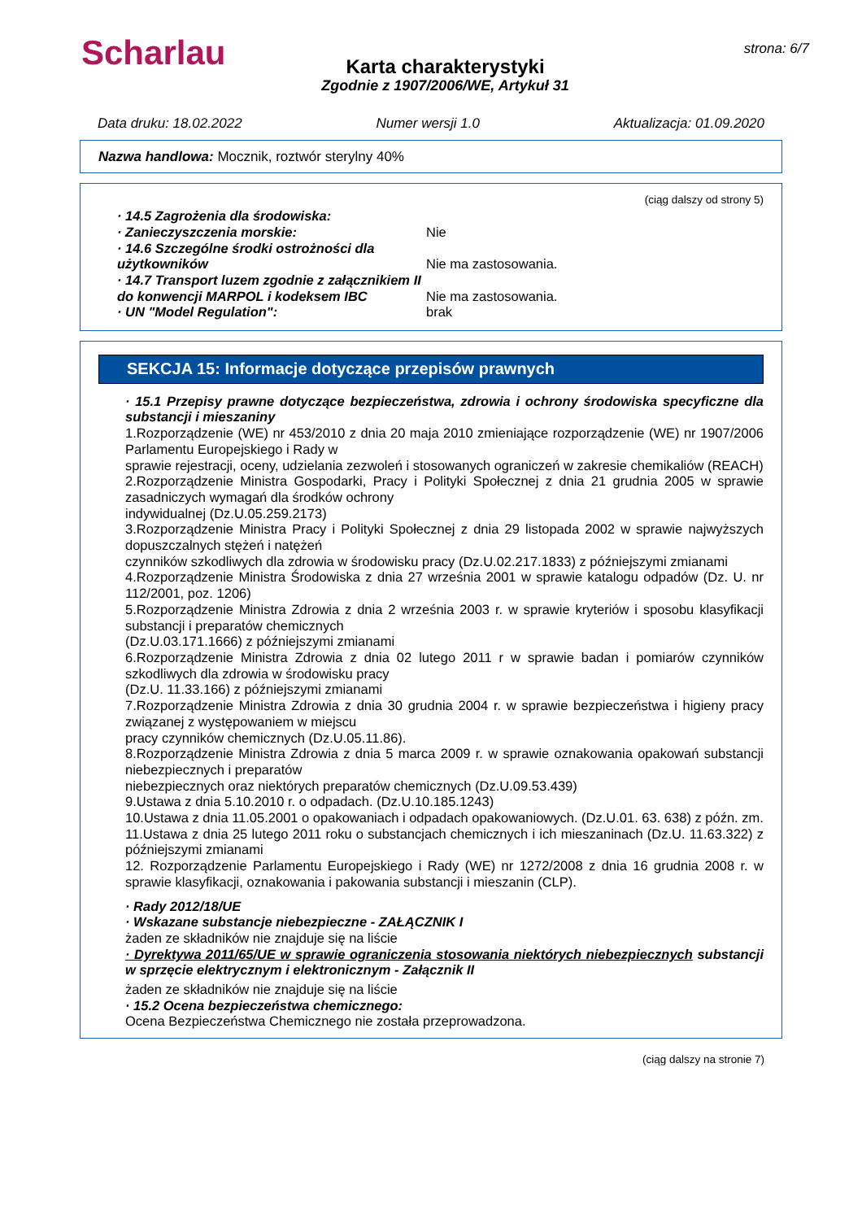Scharlau
Karta charakterystyki
Zgodnie z 1907/2006/WE, Artykuł 31
strona: 6/7
Data druku: 18.02.2022 Numer wersji 1.0 Aktualizacja: 01.09.2020
Nazwa handlowa: Mocznik, roztwór sterylny 40%
(ciąg dalszy od strony 5)
· 14.5 Zagrożenia dla środowiska:
· Zanieczyszczenia morskie: Nie
· 14.6 Szczególne środki ostrożności dla użytkowników
Nie ma zastosowania.
· 14.7 Transport luzem zgodnie z załącznikiem II do konwencji MARPOL i kodeksem IBC
Nie ma zastosowania.
· UN "Model Regulation": brak
SEKCJA 15: Informacje dotyczące przepisów prawnych
· 15.1 Przepisy prawne dotyczące bezpieczeństwa, zdrowia i ochrony środowiska specyficzne dla substancji i mieszaniny
1.Rozporządzenie (WE) nr 453/2010 z dnia 20 maja 2010 zmieniające rozporządzenie (WE) nr 1907/2006 Parlamentu Europejskiego i Rady w
sprawie rejestracji, oceny, udzielania zezwoleń i stosowanych ograniczeń w zakresie chemikaliów (REACH)
2.Rozporządzenie Ministra Gospodarki, Pracy i Polityki Społecznej z dnia 21 grudnia 2005 w sprawie zasadniczych wymagań dla środków ochrony
indywidualnej (Dz.U.05.259.2173)
3.Rozporządzenie Ministra Pracy i Polityki Społecznej z dnia 29 listopada 2002 w sprawie najwyższych dopuszczalnych stężeń i natężeń
czynników szkodliwych dla zdrowia w środowisku pracy (Dz.U.02.217.1833) z późniejszymi zmianami
4.Rozporządzenie Ministra Środowiska z dnia 27 września 2001 w sprawie katalogu odpadów (Dz. U. nr 112/2001, poz. 1206)
5.Rozporządzenie Ministra Zdrowia z dnia 2 września 2003 r. w sprawie kryteriów i sposobu klasyfikacji substancji i preparatów chemicznych
(Dz.U.03.171.1666) z późniejszymi zmianami
6.Rozporządzenie Ministra Zdrowia z dnia 02 lutego 2011 r w sprawie badan i pomiarów czynników szkodliwych dla zdrowia w środowisku pracy
(Dz.U. 11.33.166) z późniejszymi zmianami
7.Rozporządzenie Ministra Zdrowia z dnia 30 grudnia 2004 r. w sprawie bezpieczeństwa i higieny pracy związanej z występowaniem w miejscu
pracy czynników chemicznych (Dz.U.05.11.86).
8.Rozporządzenie Ministra Zdrowia z dnia 5 marca 2009 r. w sprawie oznakowania opakowań substancji niebezpiecznych i preparatów
niebezpiecznych oraz niektórych preparatów chemicznych (Dz.U.09.53.439)
9.Ustawa z dnia 5.10.2010 r. o odpadach. (Dz.U.10.185.1243)
10.Ustawa z dnia 11.05.2001 o opakowaniach i odpadach opakowaniowych. (Dz.U.01. 63. 638) z późn. zm.
11.Ustawa z dnia 25 lutego 2011 roku o substancjach chemicznych i ich mieszaninach (Dz.U. 11.63.322) z późniejszymi zmianami
12. Rozporządzenie Parlamentu Europejskiego i Rady (WE) nr 1272/2008 z dnia 16 grudnia 2008 r. w sprawie klasyfikacji, oznakowania i pakowania substancji i mieszanin (CLP).
· Rady 2012/18/UE
· Wskazane substancje niebezpieczne - ZAŁĄCZNIK I
żaden ze składników nie znajduje się na liście
· Dyrektywa 2011/65/UE w sprawie ograniczenia stosowania niektórych niebezpiecznych substancji w sprzęcie elektrycznym i elektronicznym - Załącznik II
żaden ze składników nie znajduje się na liście
· 15.2 Ocena bezpieczeństwa chemicznego:
Ocena Bezpieczeństwa Chemicznego nie została przeprowadzona.
(ciąg dalszy na stronie 7)